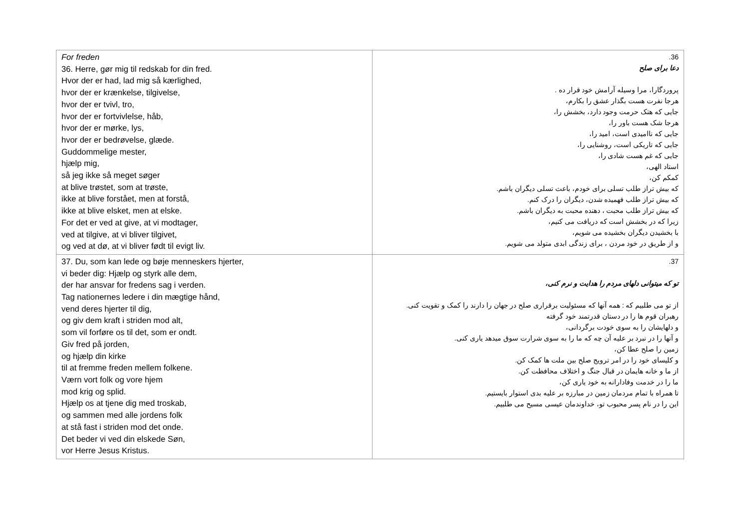| For freden 36. Herre, gør mig til redskab for din fred. Hvor der er had, lad mig så kærlighed, hvor der er krænkelse, tilgivelse, hvor der er tvivl, tro, hvor der er fortvivlelse, håb, hvor der er mørke, lys, hvor der er bedrøvelse, glæde. Guddommelige mester, hjælp mig, så jeg ikke så meget søger at blive trøstet, som at trøste, ikke at blive forstået, men at forstå, ikke at blive elsket, men at elske. For det er ved at give, at vi modtager, ved at tilgive, at vi bliver tilgivet, og ved at dø, at vi bliver født til evigt liv. | 36. دعا برای صلح پروردگارا، مرا وسیله آرامش خود قرار ده . هرجا نفرت هست بگذار عشق را بکارم، جایی که هتک حرمت وجود دارد، بخشش را، هرجا شک هست باور را، جایی که ناامیدی است، امید را، جایی که تاریکی است، روشنایی را، جایی که غم هست شادی را، استاد الهی، کمکم کن، که بیش تراز طلب تسلی برای خودم، باعث تسلی دیگران باشم. که بیش تراز طلب فهمیده شدن، دیگران را درک کنم. که بیش تراز طلب محبت ، دهنده محبت به دیگران باشم. زیرا که در بخشش است که دریافت می کنیم، با بخشیدن دیگران بخشیده می شویم، و از طریق در خود مردن ، برای زندگی ابدی متولد می شویم. |
| 37. Du, som kan lede og bøje menneskers hjerter, vi beder dig: Hjælp og styrk alle dem, der har ansvar for fredens sag i verden. Tag nationernes ledere i din mægtige hånd, vend deres hjerter til dig, og giv dem kraft i striden mod alt, som vil forføre os til det, som er ondt. Giv fred på jorden, og hjælp din kirke til at fremme freden mellem folkene. Værn vort folk og vore hjem mod krig og splid. Hjælp os at tjene dig med troskab, og sammen med alle jordens folk at stå fast i striden mod det onde. Det beder vi ved din elskede Søn, vor Herre Jesus Kristus. | 37. تو که میتوانی دلهای مردم را هدایت و نرم کنی، از تو می طلبیم که : همه آنها که مسئولیت برقراری صلح در جهان را دارند را کمک و تقویت کنی. رهبران قوم ها را در دستان قدرتمند خود گرفته و دلهایشان را به سوی خودت برگردانی، و آنها را در نبرد بر علیه آن چه که ما را به سوی شرارت سوق میدهد یاری کنی. زمین را صلح عطا کن، و کلیسای خود را در امر ترویج صلح بین ملت ها کمک کن. از ما و خانه هایمان در قبال جنگ و اختلاف محافظت کن. ما را در خدمت وفادارانه به خود یاری کن، تا همراه با تمام مردمان زمین در مبارزه بر علیه بدی استوار بایستیم. این را در نام پسر محبوب تو، خداوندمان عیسی مسیح می طلبیم. |